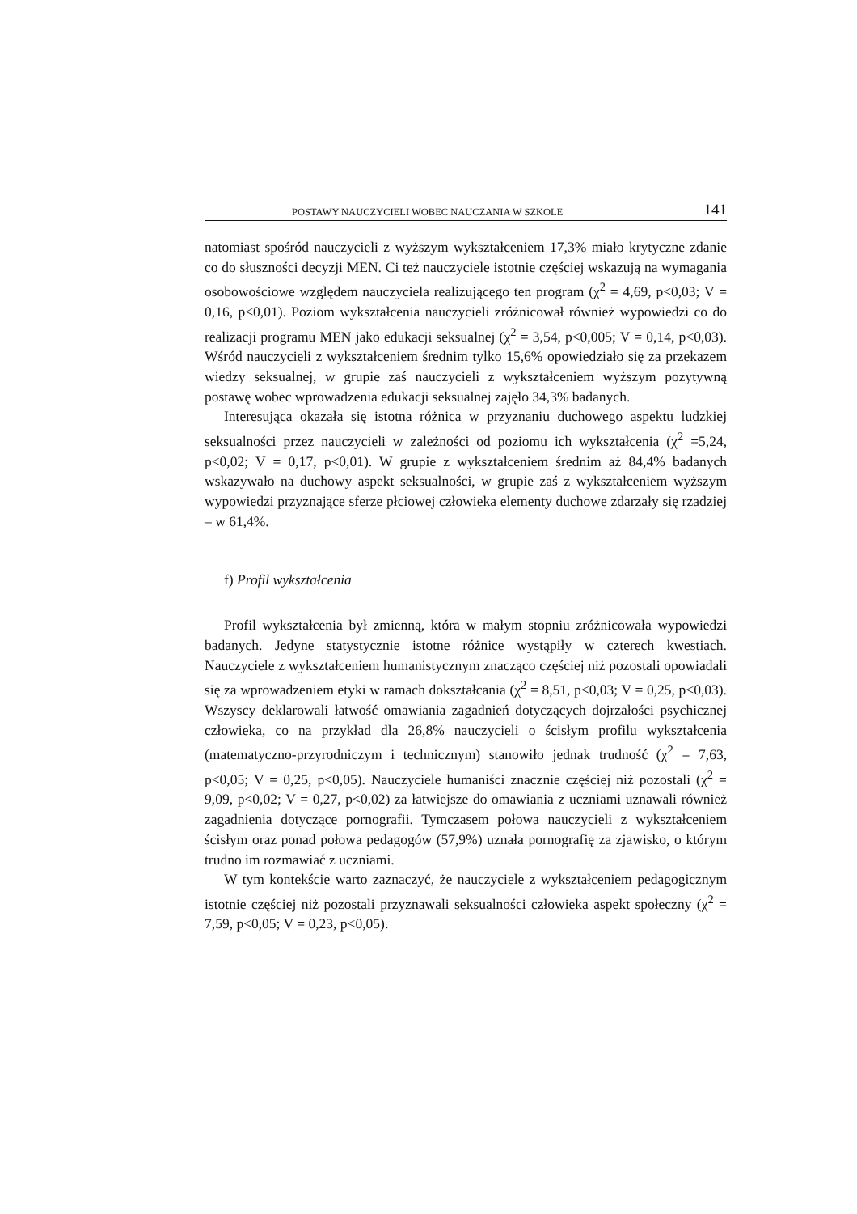POSTAWY NAUCZYCIELI WOBEC NAUCZANIA W SZKOLE 141
natomiast spośród nauczycieli z wyższym wykształceniem 17,3% miało krytyczne zdanie co do słuszności decyzji MEN. Ci też nauczyciele istotnie częściej wskazują na wymagania osobowościowe względem nauczyciela realizującego ten program (χ<sup>2</sup> = 4,69, p<0,03; V = 0,16, p<0,01). Poziom wykształcenia nauczycieli zróżnicował również wypowiedzi co do realizacji programu MEN jako edukacji seksualnej (χ<sup>2</sup> = 3,54, p<0,005; V = 0,14, p<0,03). Wśród nauczycieli z wykształceniem średnim tylko 15,6% opowiedziało się za przekazem wiedzy seksualnej, w grupie zaś nauczycieli z wykształceniem wyższym pozytywną postawę wobec wprowadzenia edukacji seksualnej zajęło 34,3% badanych.
Interesująca okazała się istotna różnica w przyznaniu duchowego aspektu ludzkiej seksualności przez nauczycieli w zależności od poziomu ich wykształcenia (χ<sup>2</sup> =5,24, p<0,02; V = 0,17, p<0,01). W grupie z wykształceniem średnim aż 84,4% badanych wskazywało na duchowy aspekt seksualności, w grupie zaś z wykształceniem wyższym wypowiedzi przyznające sferze płciowej człowieka elementy duchowe zdarzały się rzadziej – w 61,4%.
f) Profil wykształcenia
Profil wykształcenia był zmienną, która w małym stopniu zróżnicowała wypowiedzi badanych. Jedyne statystycznie istotne różnice wystąpiły w czterech kwestiach. Nauczyciele z wykształceniem humanistycznym znacząco częściej niż pozostali opowiadali się za wprowadzeniem etyki w ramach dokształcania (χ<sup>2</sup> = 8,51, p<0,03; V = 0,25, p<0,03). Wszyscy deklarowali łatwość omawiania zagadnień dotyczących dojrzałości psychicznej człowieka, co na przykład dla 26,8% nauczycieli o ścisłym profilu wykształcenia (matematyczno-przyrodniczym i technicznym) stanowiło jednak trudność (χ<sup>2</sup> = 7,63, p<0,05; V = 0,25, p<0,05). Nauczyciele humaniści znacznie częściej niż pozostali (χ<sup>2</sup> = 9,09, p<0,02; V = 0,27, p<0,02) za łatwiejsze do omawiania z uczniami uznawali również zagadnienia dotyczące pornografii. Tymczasem połowa nauczycieli z wykształceniem ścisłym oraz ponad połowa pedagogów (57,9%) uznała pornografię za zjawisko, o którym trudno im rozmawiać z uczniami.
W tym kontekście warto zaznaczyć, że nauczyciele z wykształceniem pedagogicznym istotnie częściej niż pozostali przyznawali seksualności człowieka aspekt społeczny (χ<sup>2</sup> = 7,59, p<0,05; V = 0,23, p<0,05).